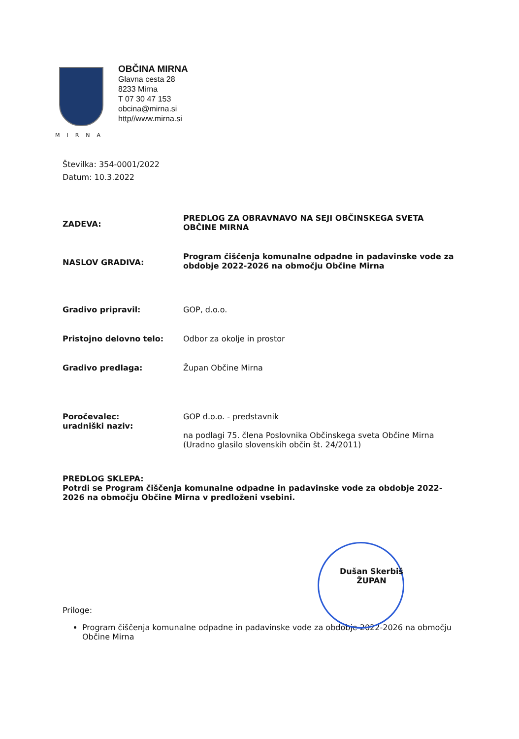MIRNA
OBČINA MIRNA
Glavna cesta 28
8233 Mirna
T 07 30 47 153
obcina@mirna.si
http//www.mirna.si
Številka: 354-0001/2022
Datum: 10.3.2022
ZADEVA:
PREDLOG ZA OBRAVNAVO NA SEJI OBČINSKEGA SVETA OBČINE MIRNA
NASLOV GRADIVA:
Program čiščenja komunalne odpadne in padavinske vode za obdobje 2022-2026 na območju Občine Mirna
Gradivo pripravil: GOP, d.o.o.
Pristojno delovno telo: Odbor za okolje in prostor
Gradivo predlaga: Župan Občine Mirna
Poročevalec:
uradniški naziv:
GOP d.o.o. - predstavnik
na podlagi 75. člena Poslovnika Občinskega sveta Občine Mirna (Uradno glasilo slovenskih občin št. 24/2011)
PREDLOG SKLEPA:
Potrdi se Program čiščenja komunalne odpadne in padavinske vode za obdobje 2022-2026 na območju Občine Mirna v predloženi vsebini.
Dušan Skerbiš
ŽUPAN
Priloge:
Program čiščenja komunalne odpadne in padavinske vode za obdobje 2022-2026 na območju Občine Mirna